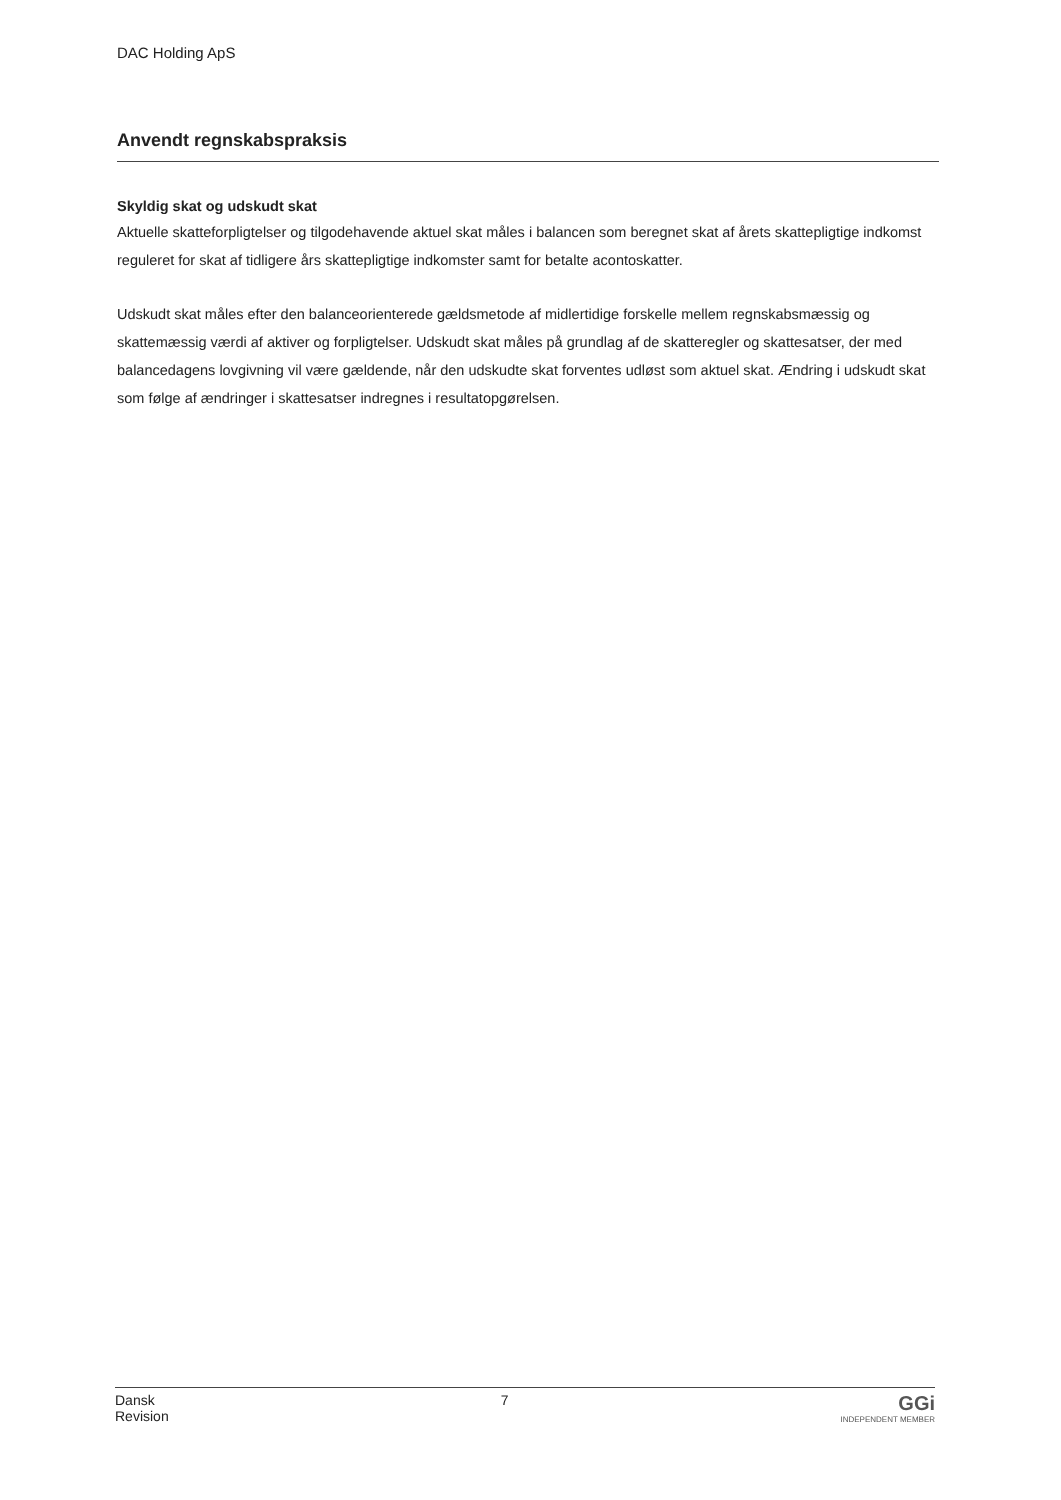DAC Holding ApS
Anvendt regnskabspraksis
Skyldig skat og udskudt skat
Aktuelle skatteforpligtelser og tilgodehavende aktuel skat måles i balancen som beregnet skat af årets skattepligtige indkomst reguleret for skat af tidligere års skattepligtige indkomster samt for betalte acontoskatter.
Udskudt skat måles efter den balanceorienterede gældsmetode af midlertidige forskelle mellem regnskabsmæssig og skattemæssig værdi af aktiver og forpligtelser. Udskudt skat måles på grundlag af de skatteregler og skattesatser, der med balancedagens lovgivning vil være gældende, når den udskudte skat forventes udløst som aktuel skat. Ændring i udskudt skat som følge af ændringer i skattesatser indregnes i resultatopgørelsen.
Dansk
Revision
7
GGi
INDEPENDENT MEMBER